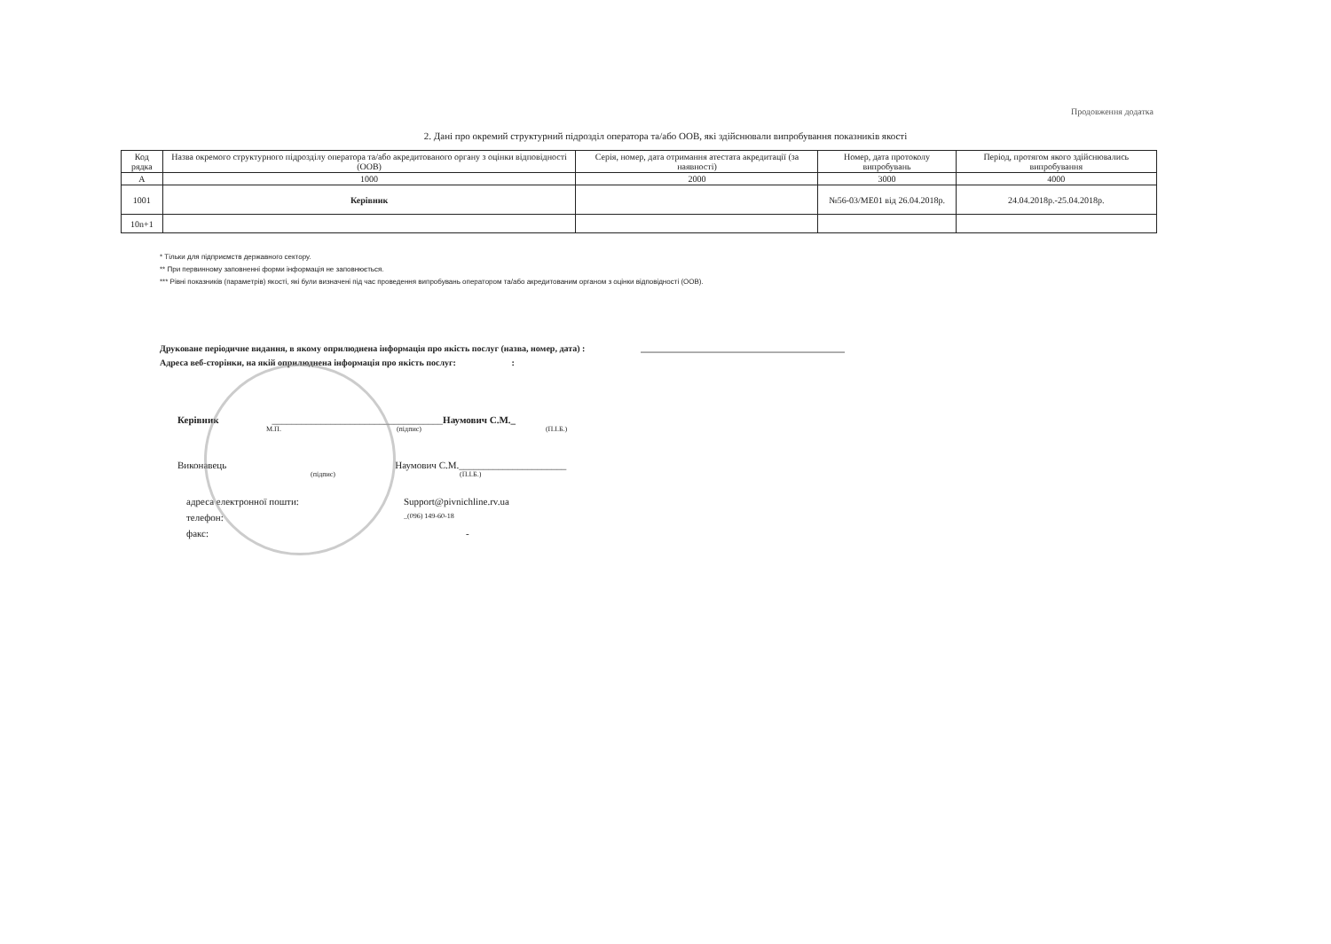Продовження додатка
2. Дані про окремий структурний підрозділ оператора та/або ООВ, які здійснювали випробування показників якості
| Код рядка | Назва окремого структурного підрозділу оператора та/або акредитованого органу з оцінки відповідності (ООВ) | Серія, номер, дата отримання атестата акредитації (за наявності) | Номер, дата протоколу випробувань | Період, протягом якого здійснювались випробування |
| --- | --- | --- | --- | --- |
| А | 1000 | 2000 | 3000 | 4000 |
| 1001 | Керівник | | №56-03/МЕ01 від 26.04.2018р. | 24.04.2018р.-25.04.2018р. |
| 10n+1 | | | | |
* Тільки для підприємств державного сектору.
** При первинному заповненні форми інформація не заповнюється.
*** Рівні показників (параметрів) якості, які були визначені під час проведення випробувань оператором та/або акредитованим органом з оцінки відповідності (ООВ).
Друковане періодичне видання, в якому оприлюднена інформація про якість послуг (назва, номер, дата) : ______________________________________________
Адреса веб-сторінки, на якій оприлюднена інформація про якість послуг: :
Керівник ___________________________________ Наумович С.М._
М.П. (підпис) (П.І.Б.)
Виконавець Наумович С.М.______________________
(підпис) (П.І.Б.)
адреса електронної пошти: Support@pivnichline.rv.ua
телефон: _(096) 149-60-18
факс: -